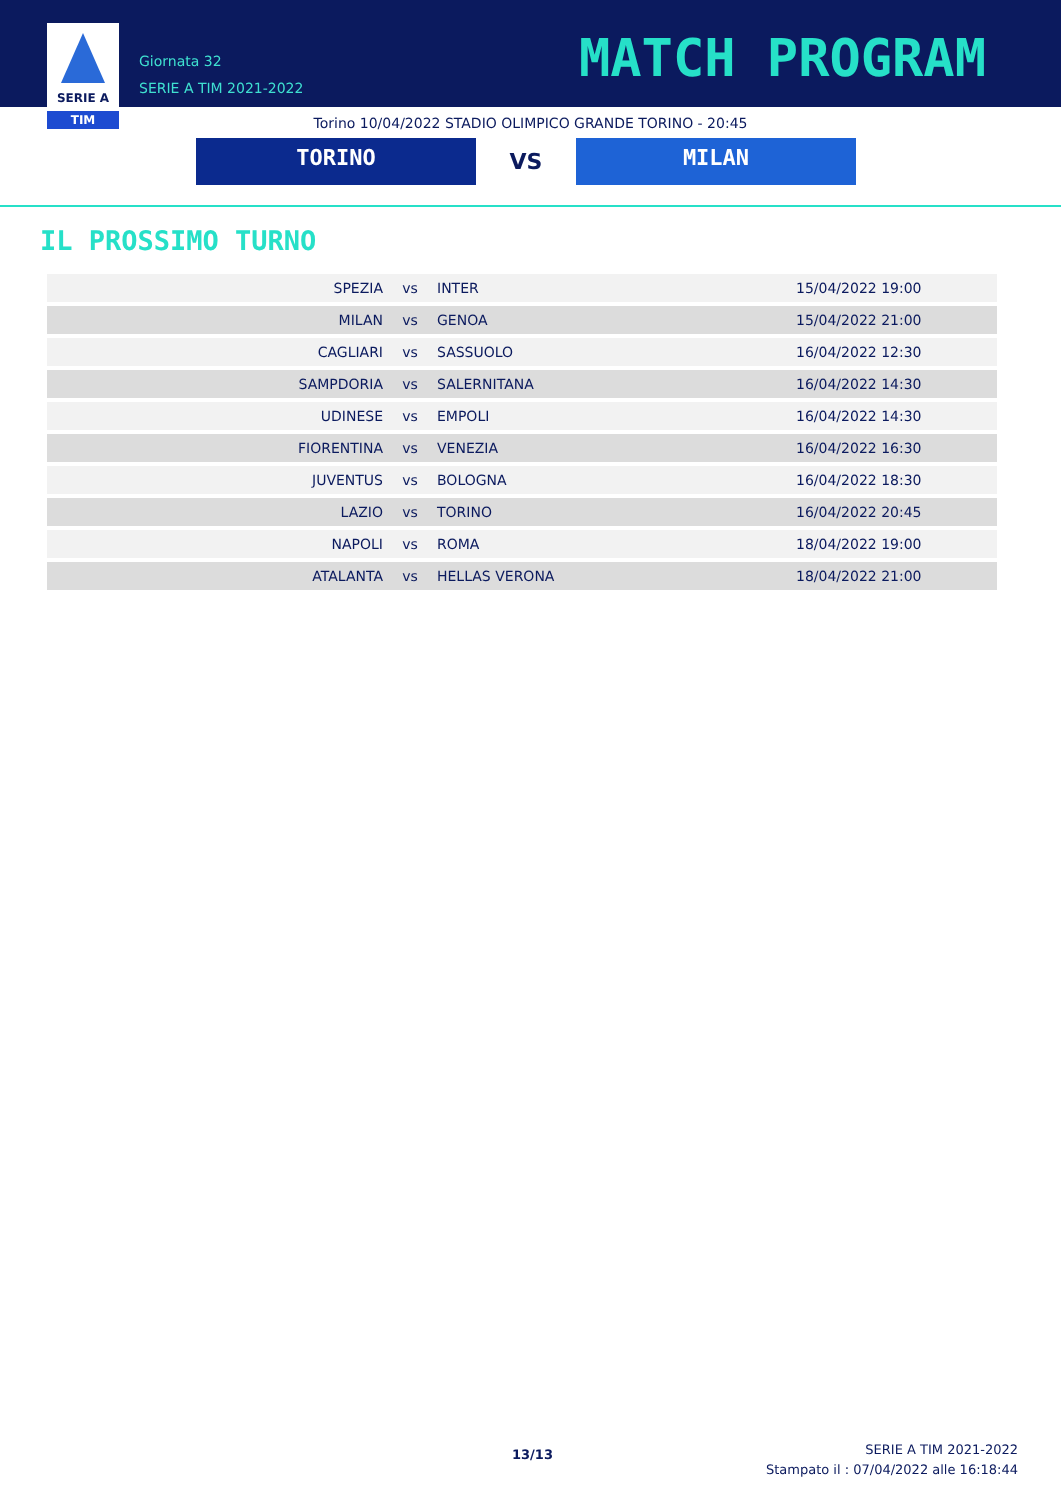SERIE A
TIM
Giornata 32
SERIE A TIM 2021-2022
MATCH PROGRAM
Torino 10/04/2022 STADIO OLIMPICO GRANDE TORINO - 20:45
TORINO
VS
MILAN
IL PROSSIMO TURNO
| SPEZIA | vs | INTER | 15/04/2022 19:00 |
| MILAN | vs | GENOA | 15/04/2022 21:00 |
| CAGLIARI | vs | SASSUOLO | 16/04/2022 12:30 |
| SAMPDORIA | vs | SALERNITANA | 16/04/2022 14:30 |
| UDINESE | vs | EMPOLI | 16/04/2022 14:30 |
| FIORENTINA | vs | VENEZIA | 16/04/2022 16:30 |
| JUVENTUS | vs | BOLOGNA | 16/04/2022 18:30 |
| LAZIO | vs | TORINO | 16/04/2022 20:45 |
| NAPOLI | vs | ROMA | 18/04/2022 19:00 |
| ATALANTA | vs | HELLAS VERONA | 18/04/2022 21:00 |
13/13
SERIE A TIM 2021-2022
Stampato il : 07/04/2022 alle 16:18:44